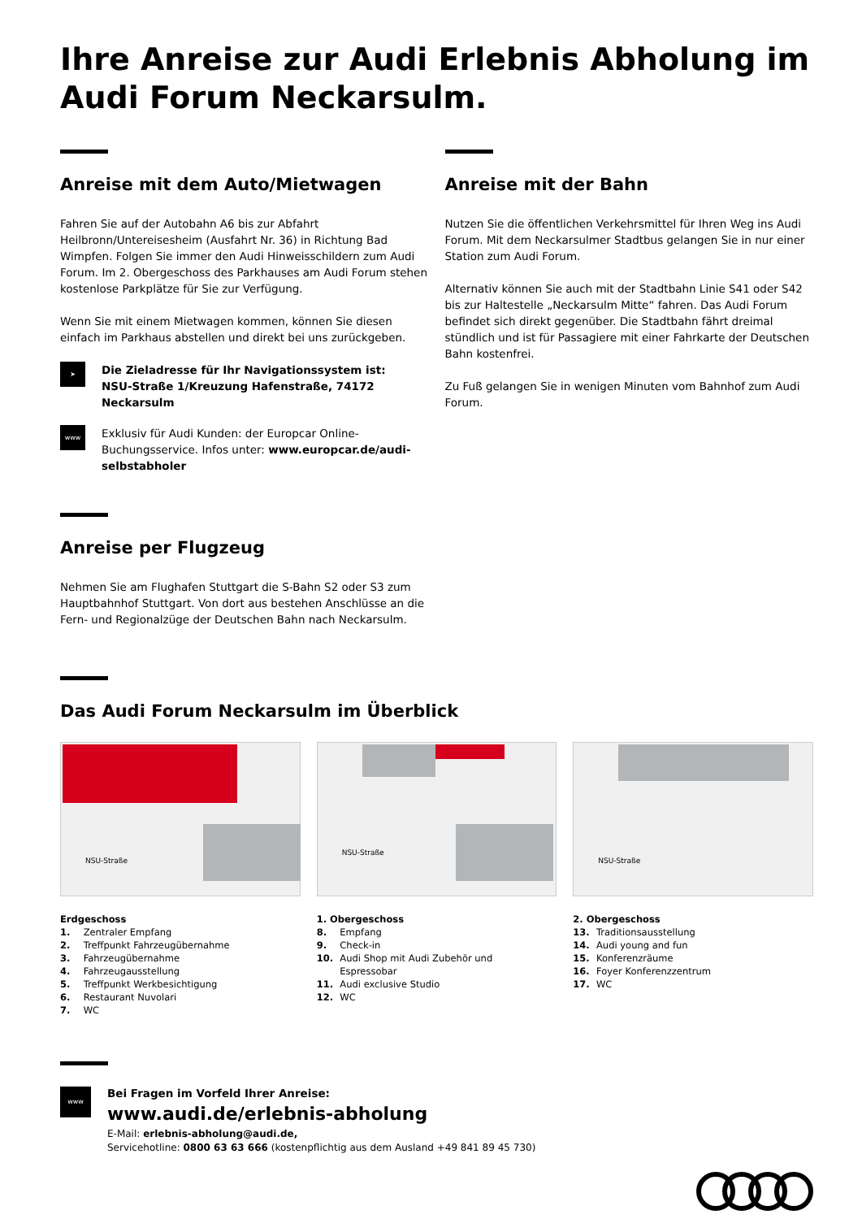Ihre Anreise zur Audi Erlebnis Abholung im Audi Forum Neckarsulm.
Anreise mit dem Auto/Mietwagen
Fahren Sie auf der Autobahn A6 bis zur Abfahrt Heilbronn/Untereisesheim (Ausfahrt Nr. 36) in Richtung Bad Wimpfen. Folgen Sie immer den Audi Hinweisschildern zum Audi Forum. Im 2. Obergeschoss des Parkhauses am Audi Forum stehen kostenlose Parkplätze für Sie zur Verfügung.
Wenn Sie mit einem Mietwagen kommen, können Sie diesen einfach im Parkhaus abstellen und direkt bei uns zurückgeben.
➤
Die Zieladresse für Ihr Navigationssystem ist:
NSU-Straße 1/Kreuzung Hafenstraße, 74172 Neckarsulm
www
Exklusiv für Audi Kunden: der Europcar Online-Buchungsservice. Infos unter: www.europcar.de/audi-selbstabholer
Anreise mit der Bahn
Nutzen Sie die öffentlichen Verkehrsmittel für Ihren Weg ins Audi Forum. Mit dem Neckarsulmer Stadtbus gelangen Sie in nur einer Station zum Audi Forum.
Alternativ können Sie auch mit der Stadtbahn Linie S41 oder S42 bis zur Haltestelle „Neckarsulm Mitte“ fahren. Das Audi Forum befindet sich direkt gegenüber. Die Stadtbahn fährt dreimal stündlich und ist für Passagiere mit einer Fahrkarte der Deutschen Bahn kostenfrei.
Zu Fuß gelangen Sie in wenigen Minuten vom Bahnhof zum Audi Forum.
Anreise per Flugzeug
Nehmen Sie am Flughafen Stuttgart die S-Bahn S2 oder S3 zum Hauptbahnhof Stuttgart. Von dort aus bestehen Anschlüsse an die Fern- und Regionalzüge der Deutschen Bahn nach Neckarsulm.
Das Audi Forum Neckarsulm im Überblick
NSU-Straße
Erdgeschoss
1. Zentraler Empfang
2. Treffpunkt Fahrzeugübernahme
3. Fahrzeugübernahme
4. Fahrzeugausstellung
5. Treffpunkt Werkbesichtigung
6. Restaurant Nuvolari
7. WC
NSU-Straße
1. Obergeschoss
8. Empfang
9. Check-in
10. Audi Shop mit Audi Zubehör und
Espressobar
11. Audi exclusive Studio
12. WC
NSU-Straße
2. Obergeschoss
13. Traditionsausstellung
14. Audi young and fun
15. Konferenzräume
16. Foyer Konferenzzentrum
17. WC
www
Bei Fragen im Vorfeld Ihrer Anreise:
www.audi.de/erlebnis-abholung
E-Mail: erlebnis-abholung@audi.de,
Servicehotline: 0800 63 63 666 (kostenpflichtig aus dem Ausland +49 841 89 45 730)